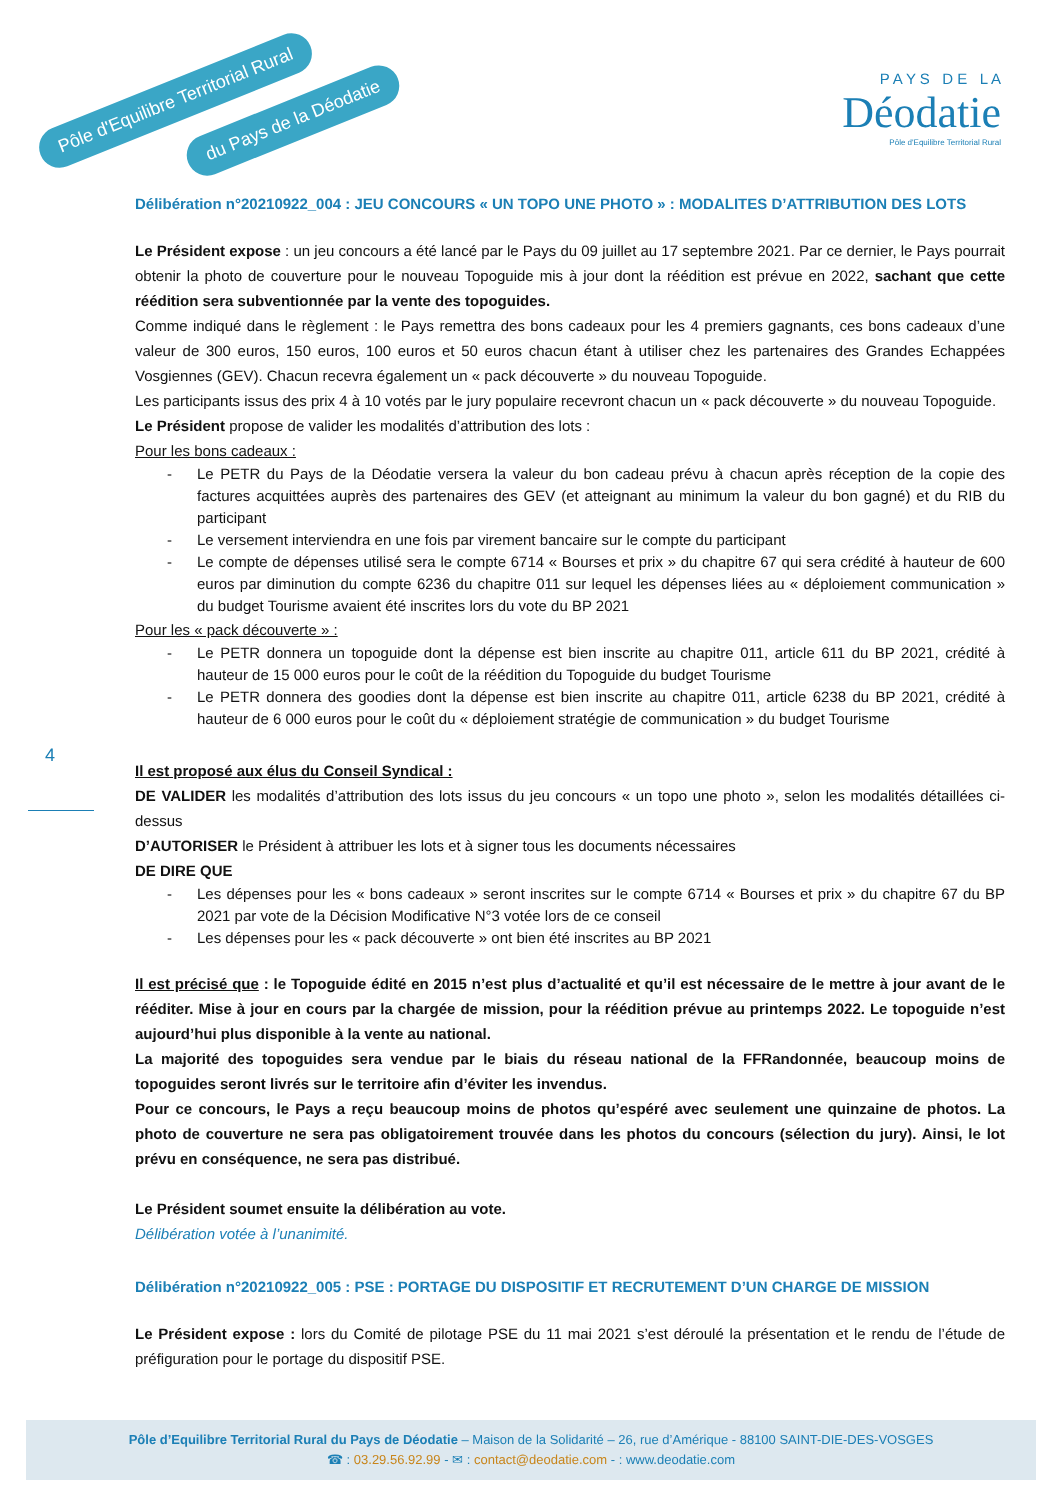Pôle d'Equilibre Territorial Rural
du Pays de la Déodatie
P A Y S D E L A
Déodatie
Pôle d'Equilibre Territorial Rural
4
Délibération n°20210922_004 : JEU CONCOURS « UN TOPO UNE PHOTO » : MODALITES D’ATTRIBUTION DES LOTS
Le Président expose : un jeu concours a été lancé par le Pays du 09 juillet au 17 septembre 2021. Par ce dernier, le Pays pourrait obtenir la photo de couverture pour le nouveau Topoguide mis à jour dont la réédition est prévue en 2022, sachant que cette réédition sera subventionnée par la vente des topoguides.
Comme indiqué dans le règlement : le Pays remettra des bons cadeaux pour les 4 premiers gagnants, ces bons cadeaux d’une valeur de 300 euros, 150 euros, 100 euros et 50 euros chacun étant à utiliser chez les partenaires des Grandes Echappées Vosgiennes (GEV). Chacun recevra également un « pack découverte » du nouveau Topoguide.
Les participants issus des prix 4 à 10 votés par le jury populaire recevront chacun un « pack découverte » du nouveau Topoguide.
Le Président propose de valider les modalités d’attribution des lots :
Pour les bons cadeaux :
- Le PETR du Pays de la Déodatie versera la valeur du bon cadeau prévu à chacun après réception de la copie des factures acquittées auprès des partenaires des GEV (et atteignant au minimum la valeur du bon gagné) et du RIB du participant
- Le versement interviendra en une fois par virement bancaire sur le compte du participant
- Le compte de dépenses utilisé sera le compte 6714 « Bourses et prix » du chapitre 67 qui sera crédité à hauteur de 600 euros par diminution du compte 6236 du chapitre 011 sur lequel les dépenses liées au « déploiement communication » du budget Tourisme avaient été inscrites lors du vote du BP 2021
Pour les « pack découverte » :
- Le PETR donnera un topoguide dont la dépense est bien inscrite au chapitre 011, article 611 du BP 2021, crédité à hauteur de 15 000 euros pour le coût de la réédition du Topoguide du budget Tourisme
- Le PETR donnera des goodies dont la dépense est bien inscrite au chapitre 011, article 6238 du BP 2021, crédité à hauteur de 6 000 euros pour le coût du « déploiement stratégie de communication » du budget Tourisme
Il est proposé aux élus du Conseil Syndical :
DE VALIDER les modalités d’attribution des lots issus du jeu concours « un topo une photo », selon les modalités détaillées ci-dessus
D’AUTORISER le Président à attribuer les lots et à signer tous les documents nécessaires
DE DIRE QUE
- Les dépenses pour les « bons cadeaux » seront inscrites sur le compte 6714 « Bourses et prix » du chapitre 67 du BP 2021 par vote de la Décision Modificative N°3 votée lors de ce conseil
- Les dépenses pour les « pack découverte » ont bien été inscrites au BP 2021
Il est précisé que : le Topoguide édité en 2015 n’est plus d’actualité et qu’il est nécessaire de le mettre à jour avant de le rééditer. Mise à jour en cours par la chargée de mission, pour la réédition prévue au printemps 2022. Le topoguide n’est aujourd’hui plus disponible à la vente au national.
La majorité des topoguides sera vendue par le biais du réseau national de la FFRandonnée, beaucoup moins de topoguides seront livrés sur le territoire afin d’éviter les invendus.
Pour ce concours, le Pays a reçu beaucoup moins de photos qu’espéré avec seulement une quinzaine de photos. La photo de couverture ne sera pas obligatoirement trouvée dans les photos du concours (sélection du jury). Ainsi, le lot prévu en conséquence, ne sera pas distribué.
Le Président soumet ensuite la délibération au vote.
Délibération votée à l’unanimité.
Délibération n°20210922_005 : PSE : PORTAGE DU DISPOSITIF ET RECRUTEMENT D’UN CHARGE DE MISSION
Le Président expose : lors du Comité de pilotage PSE du 11 mai 2021 s’est déroulé la présentation et le rendu de l’étude de préfiguration pour le portage du dispositif PSE.
Pôle d’Equilibre Territorial Rural du Pays de Déodatie – Maison de la Solidarité – 26, rue d’Amérique - 88100 SAINT-DIE-DES-VOSGES
☎ : 03.29.56.92.99 - ✉ : contact@deodatie.com - : www.deodatie.com